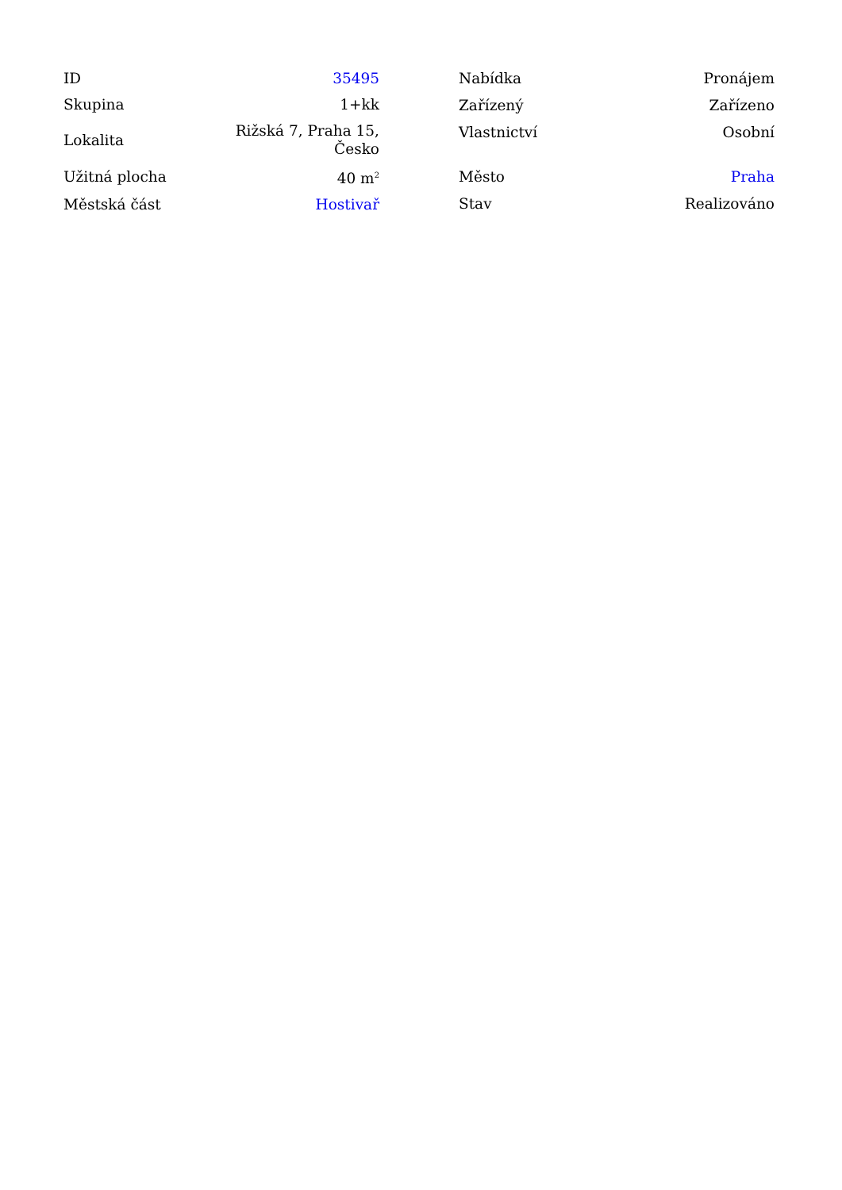| ID | 35495 |
| Skupina | 1+kk |
| Lokalita | Rižská 7, Praha 15, Česko |
| Užitná plocha | 40 m<sup>2</sup> |
| Městská část | Hostivař |
| Nabídka | Pronájem |
| Zařízený | Zařízeno |
| Vlastnictví | Osobní |
| Město | Praha |
| Stav | Realizováno |